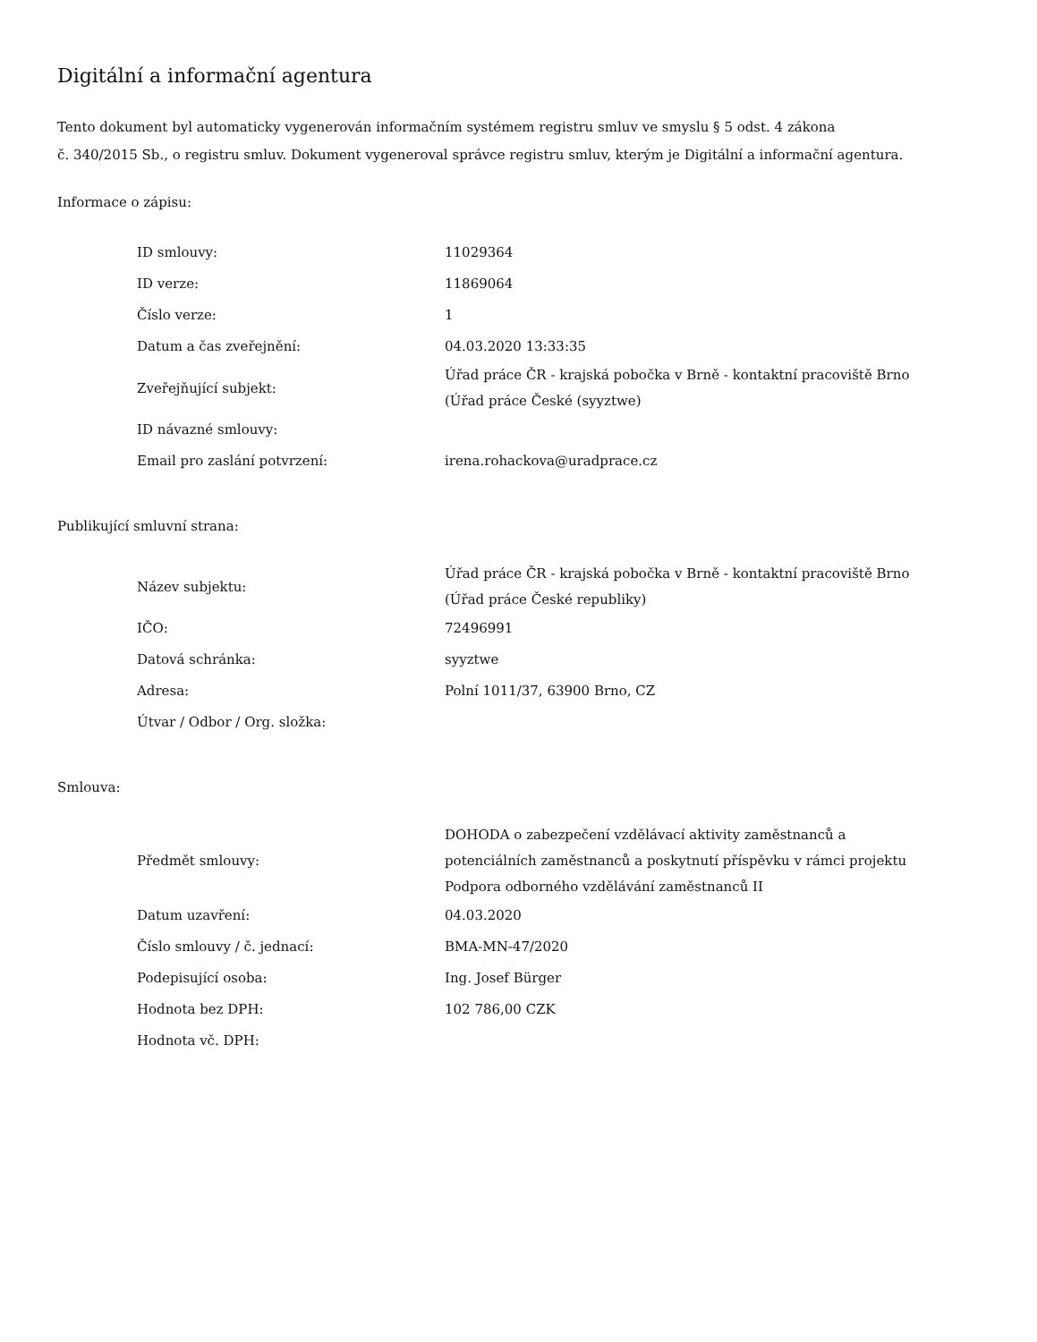Digitální a informační agentura
Tento dokument byl automaticky vygenerován informačním systémem registru smluv ve smyslu § 5 odst. 4 zákona
č. 340/2015 Sb., o registru smluv. Dokument vygeneroval správce registru smluv, kterým je Digitální a informační agentura.
Informace o zápisu:
| ID smlouvy: | 11029364 |
| ID verze: | 11869064 |
| Číslo verze: | 1 |
| Datum a čas zveřejnění: | 04.03.2020 13:33:35 |
| Zveřejňující subjekt: | Úřad práce ČR - krajská pobočka v Brně - kontaktní pracoviště Brno (Úřad práce České (syyztwe) |
| ID návazné smlouvy: | |
| Email pro zaslání potvrzení: | irena.rohackova@uradprace.cz |
Publikující smluvní strana:
| Název subjektu: | Úřad práce ČR - krajská pobočka v Brně - kontaktní pracoviště Brno (Úřad práce České republiky) |
| IČO: | 72496991 |
| Datová schránka: | syyztwe |
| Adresa: | Polní 1011/37, 63900 Brno, CZ |
| Útvar / Odbor / Org. složka: | |
Smlouva:
| Předmět smlouvy: | DOHODA o zabezpečení vzdělávací aktivity zaměstnanců a potenciálních zaměstnanců a poskytnutí příspěvku v rámci projektu Podpora odborného vzdělávání zaměstnanců II |
| Datum uzavření: | 04.03.2020 |
| Číslo smlouvy / č. jednací: | BMA-MN-47/2020 |
| Podepisující osoba: | Ing. Josef Bürger |
| Hodnota bez DPH: | 102 786,00 CZK |
| Hodnota vč. DPH: | |